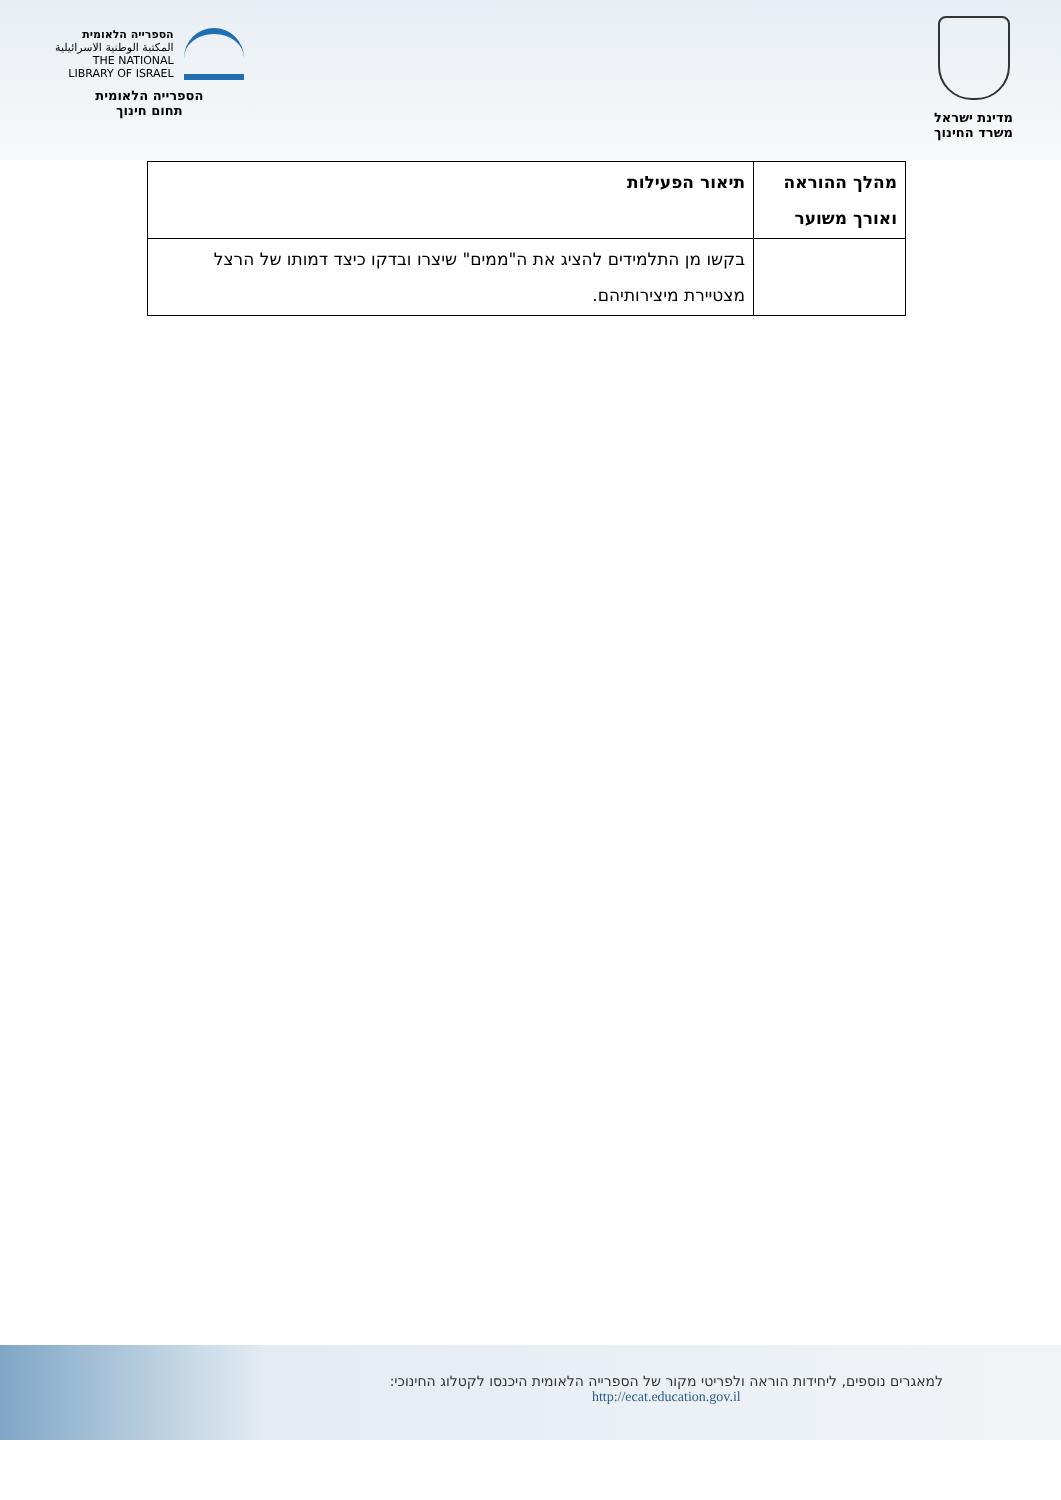הספרייה הלאומית
المكتبة الوطنية الاسرائيلية
THE NATIONAL
LIBRARY OF ISRAEL
הספרייה הלאומית
תחום חינוך
מדינת ישראל
משרד החינוך
| מהלך ההוראה ואורך משוער | תיאור הפעילות |
| --- | --- |
| | בקשו מן התלמידים להציג את ה"ממים" שיצרו ובדקו כיצד דמותו של הרצל מצטיירת מיצירותיהם. |
למאגרים נוספים, ליחידות הוראה ולפריטי מקור של הספרייה הלאומית היכנסו לקטלוג החינוכי:
http://ecat.education.gov.il